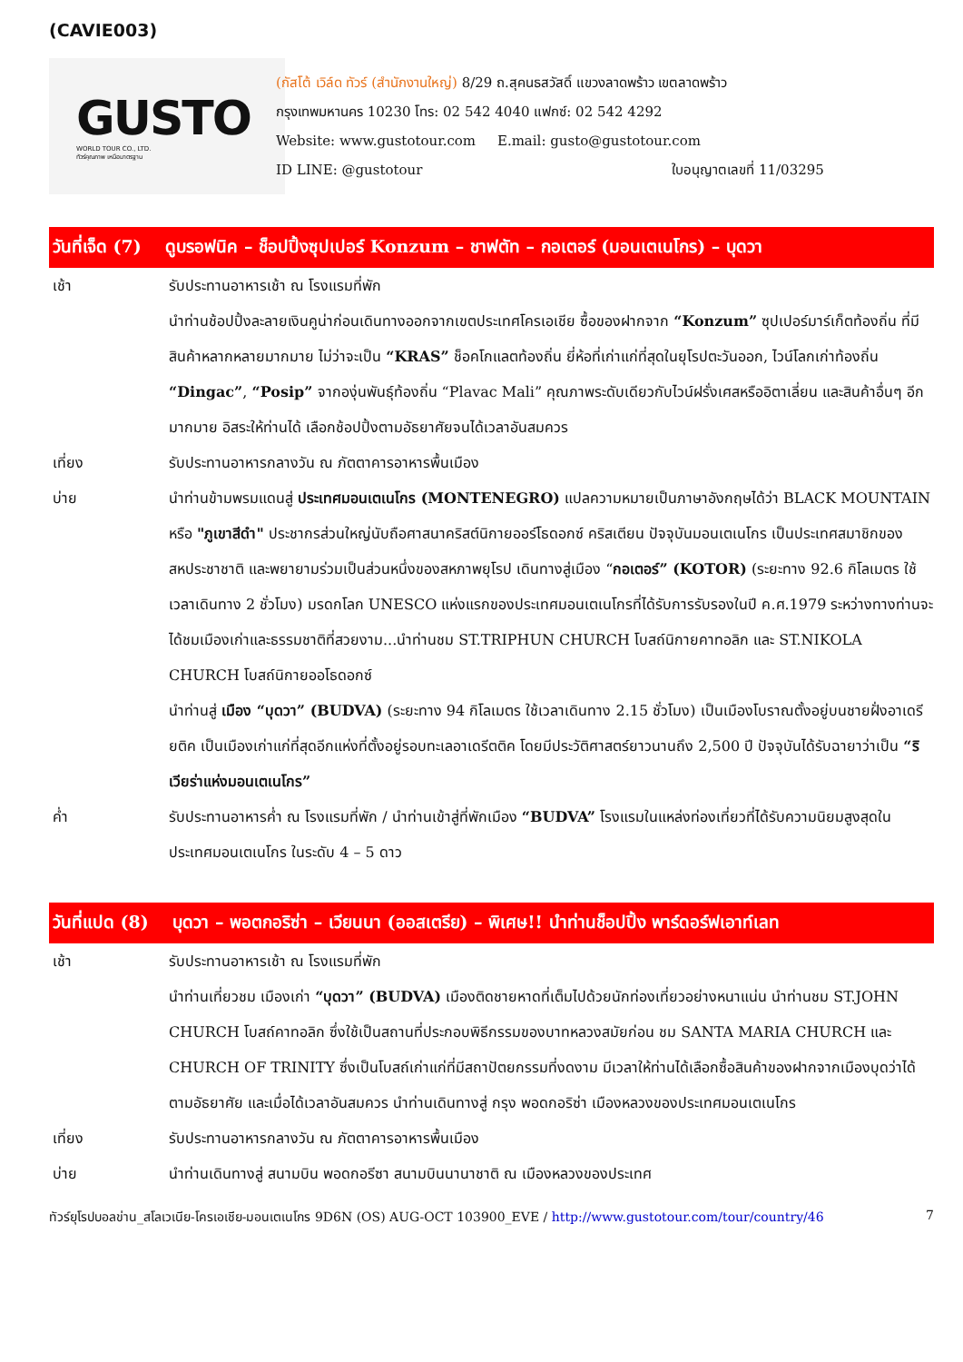(CAVIE003)
GUSTO
WORLD TOUR CO., LTD.
ทัวร์คุณภาพ เหนือมาตรฐาน
(กัสโต้ เวิล์ด ทัวร์ (สำนักงานใหญ่) 8/29 ถ.สุคนธสวัสดิ์ แขวงลาดพร้าว เขตลาดพร้าว
กรุงเทพมหานคร 10230 โทร: 02 542 4040 แฟกซ์: 02 542 4292
Website: www.gustotour.com E.mail: gusto@gustotour.com
ID LINE: @gustotour ใบอนุญาตเลขที่ 11/03295
วันที่เจ็ด (7) ดูบรอฟนิค – ช็อปปิ้งซุปเปอร์ Konzum – ชาฟตัท – กอเตอร์ (มอนเตเนโกร) – บุดวา
เช้า รับประทานอาหารเช้า ณ โรงแรมที่พัก
นำท่านช้อปปิ้งละลายเงินคูน่าก่อนเดินทางออกจากเขตประเทศโครเอเชีย ซื้อของฝากจาก “Konzum” ซุปเปอร์มาร์เก็ตท้องถิ่น ที่มีสินค้าหลากหลายมากมาย ไม่ว่าจะเป็น “KRAS” ช็อคโกแลตท้องถิ่น ยี่ห้อที่เก่าแก่ที่สุดในยุโรปตะวันออก, ไวน์โลกเก่าท้องถิ่น “Dingac”, “Posip” จากองุ่นพันธุ์ท้องถิ่น “Plavac Mali” คุณภาพระดับเดียวกับไวน์ฝรั่งเศสหรืออิตาเลี่ยน และสินค้าอื่นๆ อีกมากมาย อิสระให้ท่านได้ เลือกช้อปปิ้งตามอัธยาศัยจนได้เวลาอันสมควร
เที่ยง รับประทานอาหารกลางวัน ณ ภัตตาคารอาหารพื้นเมือง
บ่าย นำท่านข้ามพรมแดนสู่ ประเทศมอนเตเนโกร (MONTENEGRO) แปลความหมายเป็นภาษาอังกฤษได้ว่า BLACK MOUNTAIN หรือ "ภูเขาสีดำ" ประชากรส่วนใหญ่นับถือศาสนาคริสต์นิกายออร์โธดอกซ์ คริสเตียน ปัจจุบันมอนเตเนโกร เป็นประเทศสมาชิกของสหประชาชาติ และพยายามร่วมเป็นส่วนหนึ่งของสหภาพยุโรป เดินทางสู่เมือง “กอเตอร์” (KOTOR) (ระยะทาง 92.6 กิโลเมตร ใช้เวลาเดินทาง 2 ชั่วโมง) มรดกโลก UNESCO แห่งแรกของประเทศมอนเตเนโกรที่ได้รับการรับรองในปี ค.ศ.1979 ระหว่างทางท่านจะได้ชมเมืองเก่าและธรรมชาติที่สวยงาม...นำท่านชม ST.TRIPHUN CHURCH โบสถ์นิกายคาทอลิก และ ST.NIKOLA CHURCH โบสถ์นิกายออโธดอกซ์
นำท่านสู่ เมือง “บุดวา” (BUDVA) (ระยะทาง 94 กิโลเมตร ใช้เวลาเดินทาง 2.15 ชั่วโมง) เป็นเมืองโบราณตั้งอยู่บนชายฝั่งอาเดรียติค เป็นเมืองเก่าแก่ที่สุดอีกแห่งที่ตั้งอยู่รอบทะเลอาเดรีตติค โดยมีประวัติศาสตร์ยาวนานถึง 2,500 ปี ปัจจุบันได้รับฉายาว่าเป็น “ริเวียร่าแห่งมอนเตเนโกร”
ค่ำ รับประทานอาหารค่ำ ณ โรงแรมที่พัก / นำท่านเข้าสู่ที่พักเมือง “BUDVA” โรงแรมในแหล่งท่องเที่ยวที่ได้รับความนิยมสูงสุดในประเทศมอนเตเนโกร ในระดับ 4 – 5 ดาว
วันที่แปด (8) บุดวา – พอตกอริซ่า – เวียนนา (ออสเตรีย) – พิเศษ!! นำท่านช็อปปิ้ง พาร์ดอร์ฟเอาท์เลท
เช้า รับประทานอาหารเช้า ณ โรงแรมที่พัก
นำท่านเที่ยวชม เมืองเก่า “บุดวา” (BUDVA) เมืองติดชายหาดที่เต็มไปด้วยนักท่องเที่ยวอย่างหนาแน่น นำท่านชม ST.JOHN CHURCH โบสถ์คาทอลิก ซึ่งใช้เป็นสถานที่ประกอบพิธีกรรมของบาทหลวงสมัยก่อน ชม SANTA MARIA CHURCH และ CHURCH OF TRINITY ซึ่งเป็นโบสถ์เก่าแก่ที่มีสถาปัตยกรรมที่งดงาม มีเวลาให้ท่านได้เลือกซื้อสินค้าของฝากจากเมืองบุดว่าได้ตามอัธยาศัย และเมื่อได้เวลาอันสมควร นำท่านเดินทางสู่ กรุง พอดกอริซ่า เมืองหลวงของประเทศมอนเตเนโกร
เที่ยง รับประทานอาหารกลางวัน ณ ภัตตาคารอาหารพื้นเมือง
บ่าย นำท่านเดินทางสู่ สนามบิน พอดกอรีซา สนามบินนานาชาติ ณ เมืองหลวงของประเทศ
ทัวร์ยุโรปบอลข่าน_สโลเวเนีย-โครเอเชีย-มอนเตเนโกร 9D6N (OS) AUG-OCT 103900_EVE / http://www.gustotour.com/tour/country/46 7